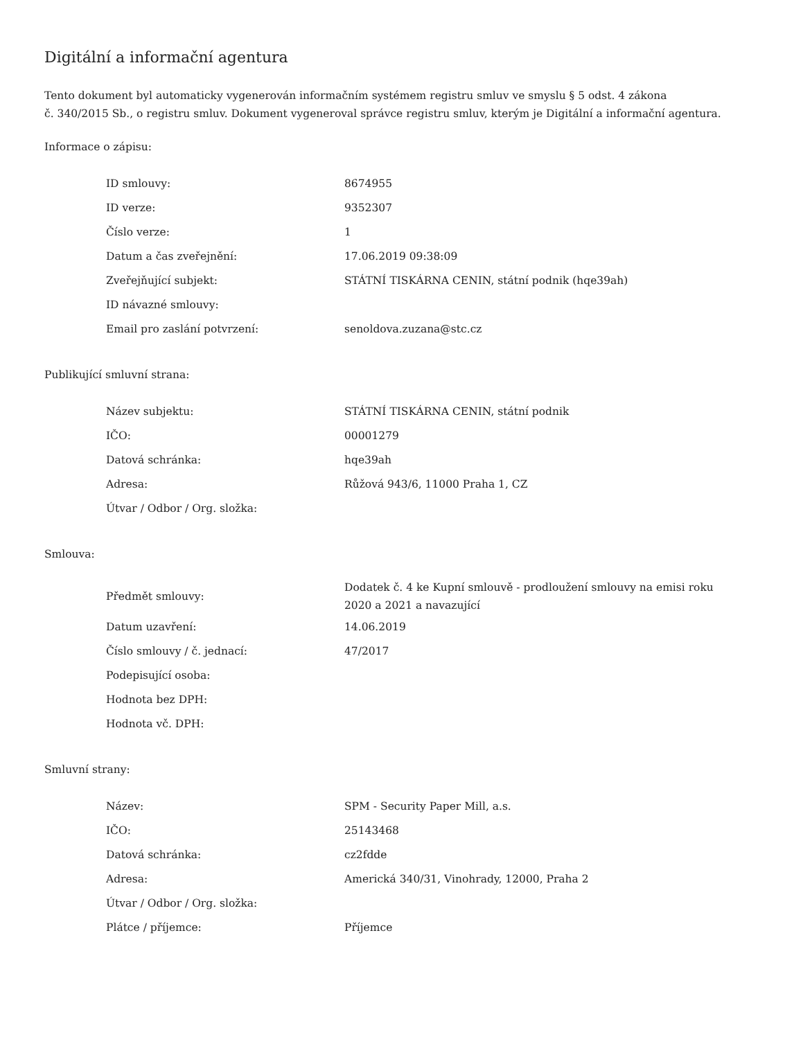Digitální a informační agentura
Tento dokument byl automaticky vygenerován informačním systémem registru smluv ve smyslu § 5 odst. 4 zákona
č. 340/2015 Sb., o registru smluv. Dokument vygeneroval správce registru smluv, kterým je Digitální a informační agentura.
Informace o zápisu:
| ID smlouvy: | 8674955 |
| ID verze: | 9352307 |
| Číslo verze: | 1 |
| Datum a čas zveřejnění: | 17.06.2019 09:38:09 |
| Zveřejňující subjekt: | STÁTNÍ TISKÁRNA CENIN, státní podnik (hqe39ah) |
| ID návazné smlouvy: | |
| Email pro zaslání potvrzení: | senoldova.zuzana@stc.cz |
Publikující smluvní strana:
| Název subjektu: | STÁTNÍ TISKÁRNA CENIN, státní podnik |
| IČO: | 00001279 |
| Datová schránka: | hqe39ah |
| Adresa: | Růžová 943/6, 11000 Praha 1, CZ |
| Útvar / Odbor / Org. složka: | |
Smlouva:
| Předmět smlouvy: | Dodatek č. 4 ke Kupní smlouvě - prodloužení smlouvy na emisi roku 2020 a 2021 a navazující |
| Datum uzavření: | 14.06.2019 |
| Číslo smlouvy / č. jednací: | 47/2017 |
| Podepisující osoba: | |
| Hodnota bez DPH: | |
| Hodnota vč. DPH: | |
Smluvní strany:
| Název: | SPM - Security Paper Mill, a.s. |
| IČO: | 25143468 |
| Datová schránka: | cz2fdde |
| Adresa: | Americká 340/31, Vinohrady, 12000, Praha 2 |
| Útvar / Odbor / Org. složka: | |
| Plátce / příjemce: | Příjemce |